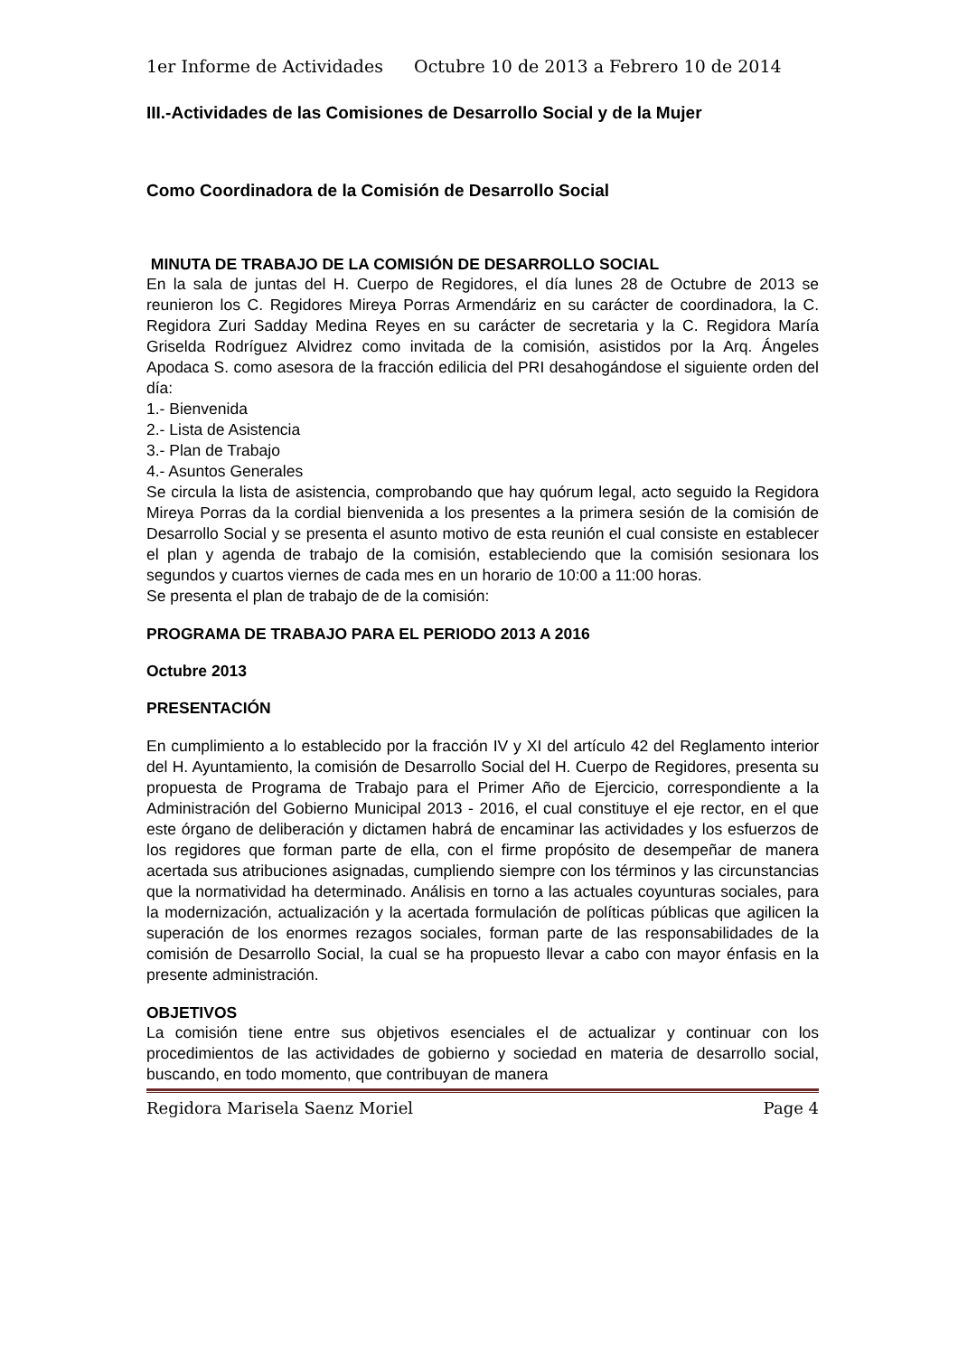1er Informe de Actividades Octubre 10 de 2013 a Febrero 10 de 2014
III.-Actividades de las Comisiones de Desarrollo Social y de la Mujer
Como Coordinadora de la Comisión de Desarrollo Social
MINUTA DE TRABAJO DE LA COMISIÓN DE DESARROLLO SOCIAL
En la sala de juntas del H. Cuerpo de Regidores, el día lunes 28 de Octubre de 2013 se reunieron los C. Regidores Mireya Porras Armendáriz en su carácter de coordinadora, la C. Regidora Zuri Sadday Medina Reyes en su carácter de secretaria y la C. Regidora María Griselda Rodríguez Alvidrez como invitada de la comisión, asistidos por la Arq. Ángeles Apodaca S. como asesora de la fracción edilicia del PRI desahogándose el siguiente orden del día:
1.- Bienvenida
2.- Lista de Asistencia
3.- Plan de Trabajo
4.- Asuntos Generales
Se circula la lista de asistencia, comprobando que hay quórum legal, acto seguido la Regidora Mireya Porras da la cordial bienvenida a los presentes a la primera sesión de la comisión de Desarrollo Social y se presenta el asunto motivo de esta reunión el cual consiste en establecer el plan y agenda de trabajo de la comisión, estableciendo que la comisión sesionara los segundos y cuartos viernes de cada mes en un horario de 10:00 a 11:00 horas.
Se presenta el plan de trabajo de de la comisión:
PROGRAMA DE TRABAJO PARA EL PERIODO 2013 A 2016
Octubre 2013
PRESENTACIÓN
En cumplimiento a lo establecido por la fracción IV y XI del artículo 42 del Reglamento interior del H. Ayuntamiento, la comisión de Desarrollo Social del H. Cuerpo de Regidores, presenta su propuesta de Programa de Trabajo para el Primer Año de Ejercicio, correspondiente a la Administración del Gobierno Municipal 2013 - 2016, el cual constituye el eje rector, en el que este órgano de deliberación y dictamen habrá de encaminar las actividades y los esfuerzos de los regidores que forman parte de ella, con el firme propósito de desempeñar de manera acertada sus atribuciones asignadas, cumpliendo siempre con los términos y las circunstancias que la normatividad ha determinado. Análisis en torno a las actuales coyunturas sociales, para la modernización, actualización y la acertada formulación de políticas públicas que agilicen la superación de los enormes rezagos sociales, forman parte de las responsabilidades de la comisión de Desarrollo Social, la cual se ha propuesto llevar a cabo con mayor énfasis en la presente administración.
OBJETIVOS
La comisión tiene entre sus objetivos esenciales el de actualizar y continuar con los procedimientos de las actividades de gobierno y sociedad en materia de desarrollo social, buscando, en todo momento, que contribuyan de manera
Regidora Marisela Saenz Moriel Page 4